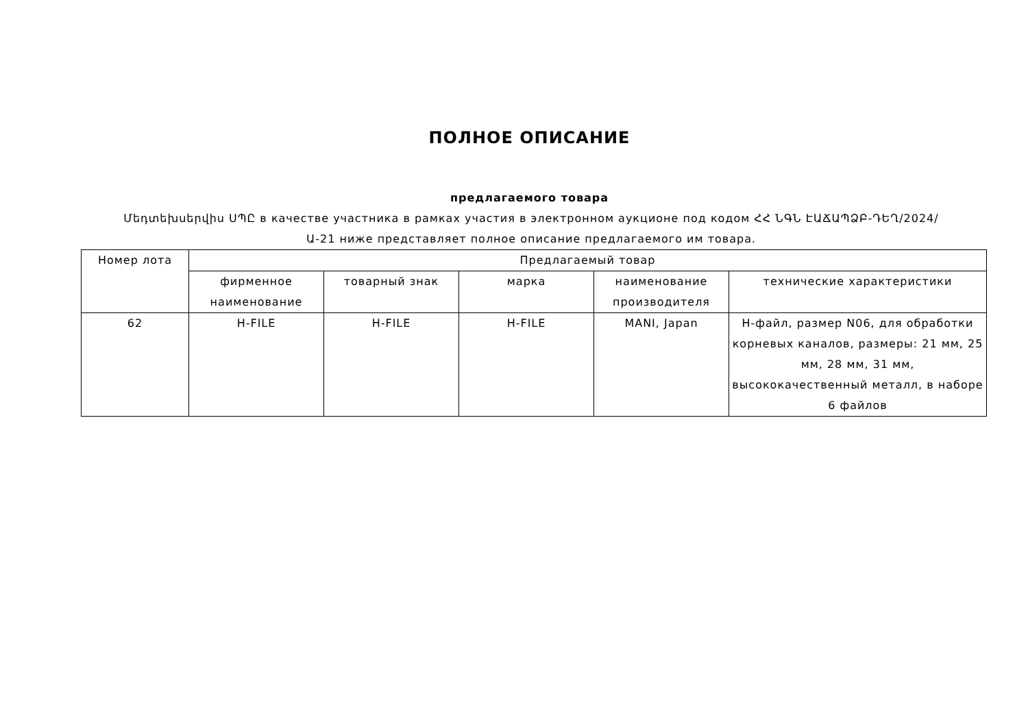ПОЛНОЕ ОПИСАНИЕ
предлагаемого товара
Մեդտեխսերվիս ՍՊԸ в качестве участника в рамках участия в электронном аукционе под кодом ՀՀ ՆԳՆ ԷԱՃԱՊՁԲ-ԴԵՂ/2024/Ա-21 ниже представляет полное описание предлагаемого им товара.
| Номер лота | Предлагаемый товар | | | | |
| --- | --- | --- | --- | --- | --- |
| | фирменное наименование | товарный знак | марка | наименование производителя | технические характеристики |
| 62 | H-FILE | H-FILE | H-FILE | MANI, Japan | H-файл, размер N06, для обработки корневых каналов, размеры: 21 мм, 25 мм, 28 мм, 31 мм, высококачественный металл, в наборе 6 файлов |